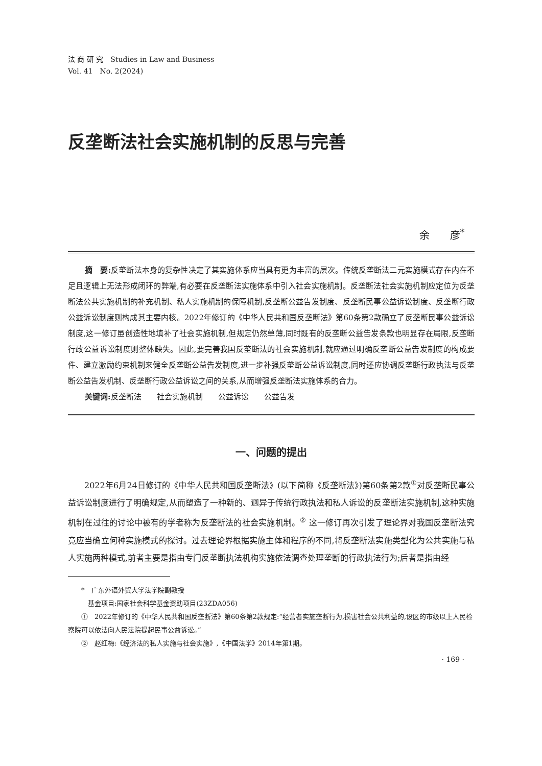法 商 研 究　Studies in Law and Business
Vol. 41　No. 2(2024)
反垄断法社会实施机制的反思与完善
余　　彦<sup>*</sup>
摘　要: 反垄断法本身的复杂性决定了其实施体系应当具有更为丰富的层次。传统反垄断法二元实施模式存在内在不足且逻辑上无法形成闭环的弊端,有必要在反垄断法实施体系中引入社会实施机制。反垄断法社会实施机制应定位为反垄断法公共实施机制的补充机制、私人实施机制的保障机制,反垄断公益告发制度、反垄断民事公益诉讼制度、反垄断行政公益诉讼制度则构成其主要内核。2022年修订的《中华人民共和国反垄断法》第60条第2款确立了反垄断民事公益诉讼制度,这一修订虽创造性地填补了社会实施机制,但规定仍然单薄,同时既有的反垄断公益告发条款也明显存在局限,反垄断行政公益诉讼制度则整体缺失。因此,要完善我国反垄断法的社会实施机制,就应通过明确反垄断公益告发制度的构成要件、建立激励约束机制来健全反垄断公益告发制度,进一步补强反垄断公益诉讼制度,同时还应协调反垄断行政执法与反垄断公益告发机制、反垄断行政公益诉讼之间的关系,从而增强反垄断法实施体系的合力。
关键词: 反垄断法　　社会实施机制　　公益诉讼　　公益告发
一、问题的提出
2022年6月24日修订的《中华人民共和国反垄断法》(以下简称《反垄断法》)第60条第2款<sup>①</sup>对反垄断民事公益诉讼制度进行了明确规定,从而塑造了一种新的、迥异于传统行政执法和私人诉讼的反垄断法实施机制,这种实施机制在过往的讨论中被有的学者称为反垄断法的社会实施机制。<sup>②</sup> 这一修订再次引发了理论界对我国反垄断法究竟应当确立何种实施模式的探讨。过去理论界根据实施主体和程序的不同,将反垄断法实施类型化为公共实施与私人实施两种模式,前者主要是指由专门反垄断执法机构实施依法调查处理垄断的行政执法行为;后者是指由经
　　*　广东外语外贸大学法学院副教授
　　　基金项目:国家社会科学基金资助项目(23ZDA056)
　　①　2022年修订的《中华人民共和国反垄断法》第60条第2款规定:“经营者实施垄断行为,损害社会公共利益的,设区的市级以上人民检察院可以依法向人民法院提起民事公益诉讼。”
　　②　赵红梅:《经济法的私人实施与社会实施》,《中国法学》2014年第1期。
· 169 ·